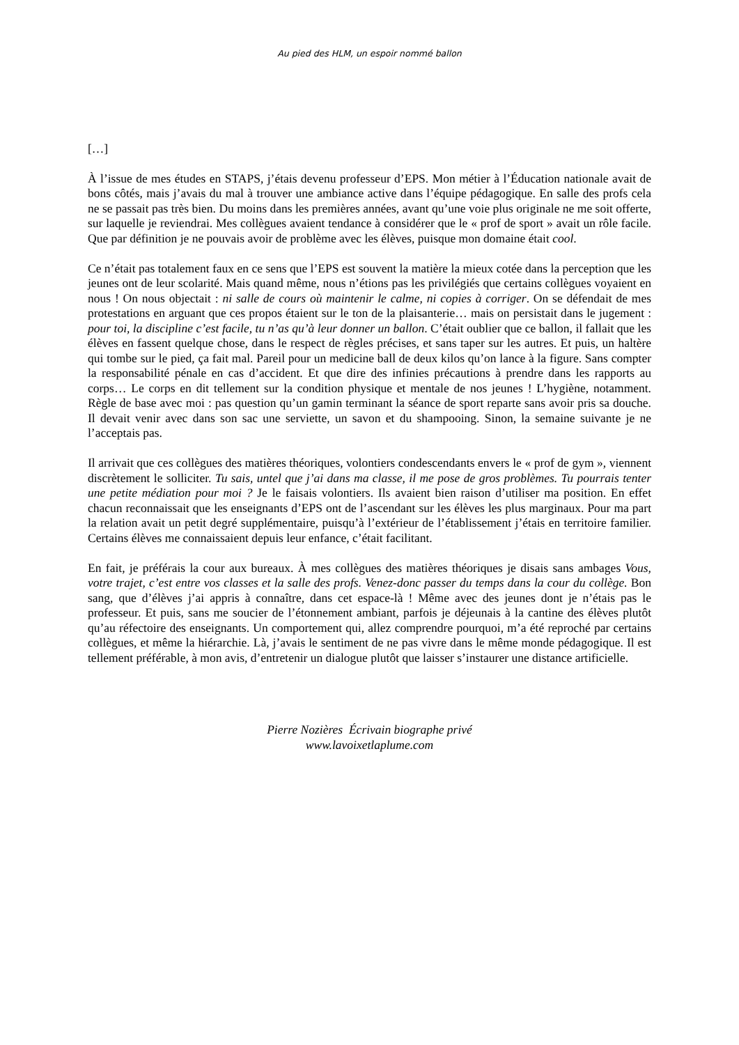Au pied des HLM, un espoir nommé ballon
[…]
À l’issue de mes études en STAPS, j’étais devenu professeur d’EPS. Mon métier à l’Éducation nationale avait de bons côtés, mais j’avais du mal à trouver une ambiance active dans l’équipe pédagogique. En salle des profs cela ne se passait pas très bien. Du moins dans les premières années, avant qu’une voie plus originale ne me soit offerte, sur laquelle je reviendrai. Mes collègues avaient tendance à considérer que le « prof de sport » avait un rôle facile. Que par définition je ne pouvais avoir de problème avec les élèves, puisque mon domaine était cool.
Ce n’était pas totalement faux en ce sens que l’EPS est souvent la matière la mieux cotée dans la perception que les jeunes ont de leur scolarité. Mais quand même, nous n’étions pas les privilégiés que certains collègues voyaient en nous ! On nous objectait : ni salle de cours où maintenir le calme, ni copies à corriger. On se défendait de mes protestations en arguant que ces propos étaient sur le ton de la plaisanterie… mais on persistait dans le jugement : pour toi, la discipline c’est facile, tu n’as qu’à leur donner un ballon. C’était oublier que ce ballon, il fallait que les élèves en fassent quelque chose, dans le respect de règles précises, et sans taper sur les autres. Et puis, un haltère qui tombe sur le pied, ça fait mal. Pareil pour un medicine ball de deux kilos qu’on lance à la figure. Sans compter la responsabilité pénale en cas d’accident. Et que dire des infinies précautions à prendre dans les rapports au corps… Le corps en dit tellement sur la condition physique et mentale de nos jeunes ! L’hygiène, notamment. Règle de base avec moi : pas question qu’un gamin terminant la séance de sport reparte sans avoir pris sa douche. Il devait venir avec dans son sac une serviette, un savon et du shampooing. Sinon, la semaine suivante je ne l’acceptais pas.
Il arrivait que ces collègues des matières théoriques, volontiers condescendants envers le « prof de gym », viennent discrètement le solliciter. Tu sais, untel que j’ai dans ma classe, il me pose de gros problèmes. Tu pourrais tenter une petite médiation pour moi ? Je le faisais volontiers. Ils avaient bien raison d’utiliser ma position. En effet chacun reconnaissait que les enseignants d’EPS ont de l’ascendant sur les élèves les plus marginaux. Pour ma part la relation avait un petit degré supplémentaire, puisqu’à l’extérieur de l’établissement j’étais en territoire familier. Certains élèves me connaissaient depuis leur enfance, c’était facilitant.
En fait, je préférais la cour aux bureaux. À mes collègues des matières théoriques je disais sans ambages Vous, votre trajet, c’est entre vos classes et la salle des profs. Venez-donc passer du temps dans la cour du collège. Bon sang, que d’élèves j’ai appris à connaître, dans cet espace-là ! Même avec des jeunes dont je n’étais pas le professeur. Et puis, sans me soucier de l’étonnement ambiant, parfois je déjeunais à la cantine des élèves plutôt qu’au réfectoire des enseignants. Un comportement qui, allez comprendre pourquoi, m’a été reproché par certains collègues, et même la hiérarchie. Là, j’avais le sentiment de ne pas vivre dans le même monde pédagogique. Il est tellement préférable, à mon avis, d’entretenir un dialogue plutôt que laisser s’instaurer une distance artificielle.
Pierre Nozières Écrivain biographe privé
www.lavoixetlaplume.com